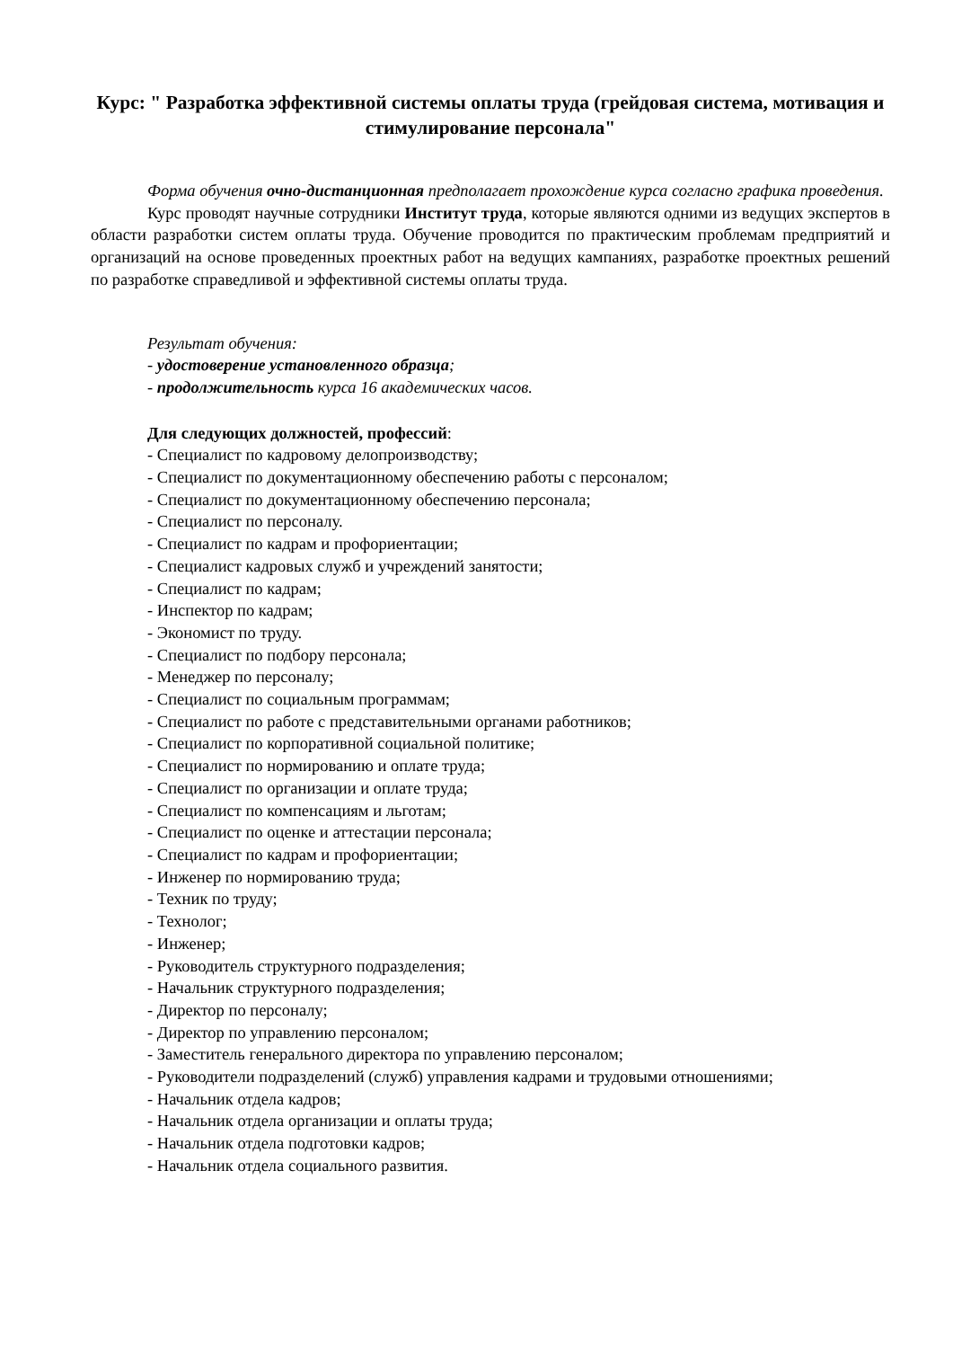Курс: " Разработка эффективной системы оплаты труда (грейдовая система, мотивация и стимулирование персонала"
Форма обучения очно-дистанционная предполагает прохождение курса согласно графика проведения.
Курс проводят научные сотрудники Институт труда, которые являются одними из ведущих экспертов в области разработки систем оплаты труда. Обучение проводится по практическим проблемам предприятий и организаций на основе проведенных проектных работ на ведущих кампаниях, разработке проектных решений по разработке справедливой и эффективной системы оплаты труда.
Результат обучения:
- удостоверение установленного образца;
- продолжительность курса 16 академических часов.
Для следующих должностей, профессий:
- Специалист по кадровому делопроизводству;
- Специалист по документационному обеспечению работы с персоналом;
- Специалист по документационному обеспечению персонала;
- Специалист по персоналу.
- Специалист по кадрам и профориентации;
- Специалист кадровых служб и учреждений занятости;
- Специалист по кадрам;
- Инспектор по кадрам;
- Экономист по труду.
- Специалист по подбору персонала;
- Менеджер по персоналу;
- Специалист по социальным программам;
- Специалист по работе с представительными органами работников;
- Специалист по корпоративной социальной политике;
- Специалист по нормированию и оплате труда;
- Специалист по организации и оплате труда;
- Специалист по компенсациям и льготам;
- Специалист по оценке и аттестации персонала;
- Специалист по кадрам и профориентации;
- Инженер по нормированию труда;
- Техник по труду;
- Технолог;
- Инженер;
- Руководитель структурного подразделения;
- Начальник структурного подразделения;
- Директор по персоналу;
- Директор по управлению персоналом;
- Заместитель генерального директора по управлению персоналом;
- Руководители подразделений (служб) управления кадрами и трудовыми отношениями;
- Начальник отдела кадров;
- Начальник отдела организации и оплаты труда;
- Начальник отдела подготовки кадров;
- Начальник отдела социального развития.